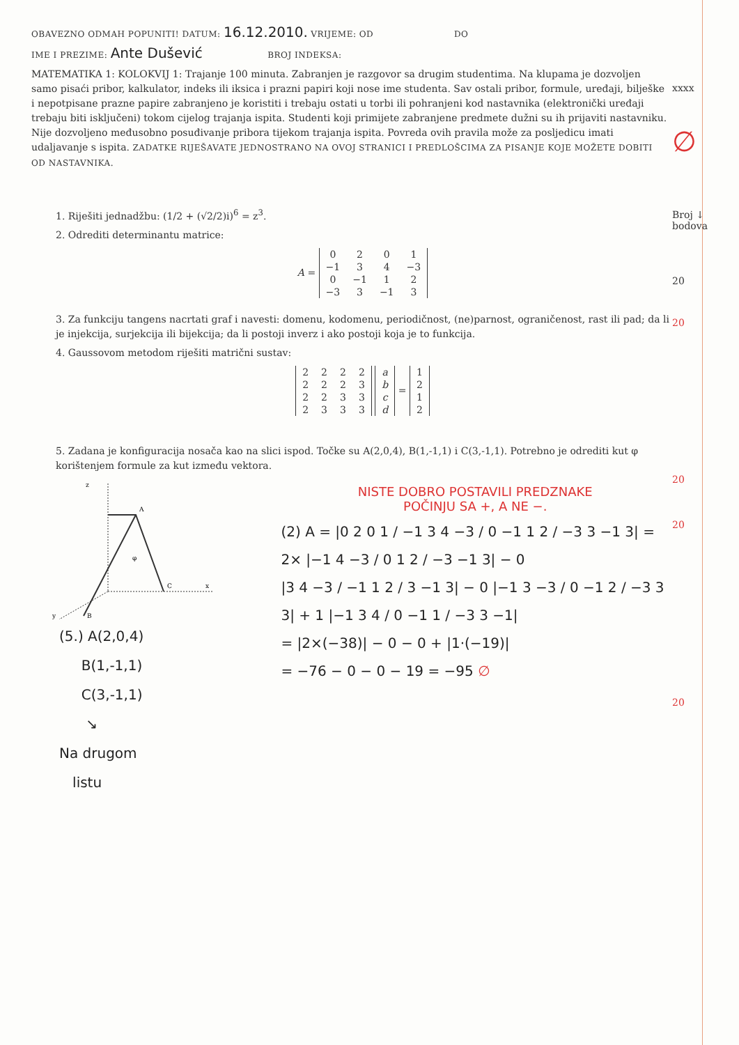OBAVEZNO ODMAH POPUNITI! DATUM: 16.12.2010. VRIJEME: OD DO
IME I PREZIME: Ante Dušević BROJ INDEKSA:
MATEMATIKA 1: KOLOKVIJ 1: Trajanje 100 minuta. Zabranjen je razgovor sa drugim studentima. Na klupama je dozvoljen samo pisaći pribor, kalkulator, indeks ili iksica i prazni papiri koji nose ime studenta. Sav ostali pribor, formule, uređaji, bilješke i nepotpisane prazne papire zabranjeno je koristiti i trebaju ostati u torbi ili pohranjeni kod nastavnika (elektronički uređaji trebaju biti isključeni) tokom cijelog trajanja ispita. Studenti koji primijete zabranjene predmete dužni su ih prijaviti nastavniku. Nije dozvoljeno međusobno posuđivanje pribora tijekom trajanja ispita. Povreda ovih pravila može za posljedicu imati udaljavanje s ispita. ZADATKE RIJEŠAVATE JEDNOSTRANO NA OVOJ STRANICI I PREDLOŠCIMA ZA PISANJE KOJE MOŽETE DOBITI OD NASTAVNIKA.
1. Riješiti jednadžbu: (1/2 + (√2/2)i)<sup>6</sup> = z<sup>3</sup>.
2. Odrediti determinantu matrice:
A =
| 0 | 2 | 0 | 1 |
| −1 | 3 | 4 | −3 |
| 0 | −1 | 1 | 2 |
| −3 | 3 | −1 | 3 |
3. Za funkciju tangens nacrtati graf i navesti: domenu, kodomenu, periodičnost, (ne)parnost, ograničenost, rast ili pad; da li je injekcija, surjekcija ili bijekcija; da li postoji inverz i ako postoji koja je to funkcija.
4. Gaussovom metodom riješiti matrični sustav:
| 2 | 2 | 2 | 2 |
| 2 | 2 | 2 | 3 |
| 2 | 2 | 3 | 3 |
| 2 | 3 | 3 | 3 |
| a |
| b |
| c |
| d |
=
| 1 |
| 2 |
| 1 |
| 2 |
5. Zadana je konfiguracija nosača kao na slici ispod. Točke su A(2,0,4), B(1,-1,1) i C(3,-1,1). Potrebno je odrediti kut φ korištenjem formule za kut između vektora.
z
A
φ
C
x
B
y
(5.) A(2,0,4)
B(1,-1,1)
C(3,-1,1)
↘
Na drugom
listu
NISTE DOBRO POSTAVILI PREDZNAKE
POČINJU SA +, A NE −.
(2) A = |0 2 0 1 / −1 3 4 −3 / 0 −1 1 2 / −3 3 −1 3| = 2× |−1 4 −3 / 0 1 2 / −3 −1 3| − 0
|3 4 −3 / −1 1 2 / 3 −1 3| − 0 |−1 3 −3 / 0 −1 2 / −3 3 3| + 1 |−1 3 4 / 0 −1 1 / −3 3 −1|
= |2×(−38)| − 0 − 0 + |1·(−19)|
= −76 − 0 − 0 − 19 = −95 ∅
xxxx
∅
Broj ↓
bodova
20
20
20
20
20